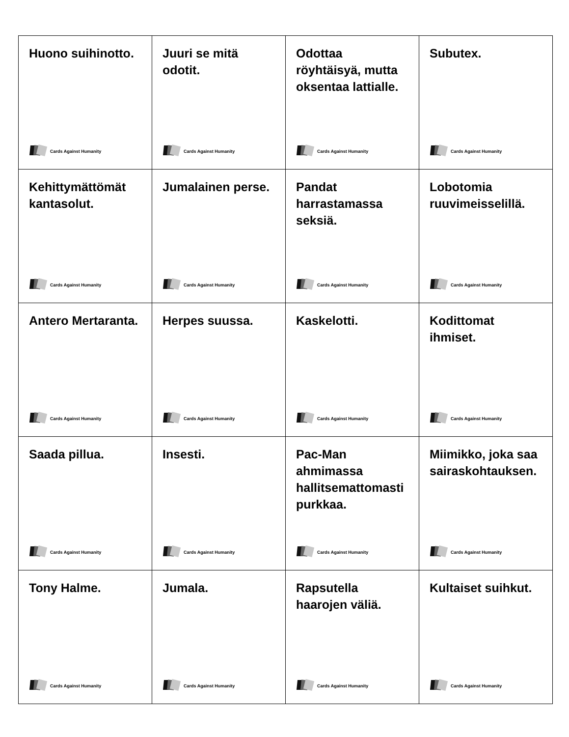| Huono suihinotto. Cards Against Humanity | Juuri se mitä odotit. Cards Against Humanity | Odottaa röyhtäisyä, mutta oksentaa lattialle. Cards Against Humanity | Subutex. Cards Against Humanity |
| Kehittymättömät kantasolut. Cards Against Humanity | Jumalainen perse. Cards Against Humanity | Pandat harrastamassa seksiä. Cards Against Humanity | Lobotomia ruuvimeisselillä. Cards Against Humanity |
| Antero Mertaranta. Cards Against Humanity | Herpes suussa. Cards Against Humanity | Kaskelotti. Cards Against Humanity | Kodittomat ihmiset. Cards Against Humanity |
| Saada pillua. Cards Against Humanity | Insesti. Cards Against Humanity | Pac-Man ahmimassa hallitsemattomasti purkkaa. Cards Against Humanity | Miimikko, joka saa sairaskohtauksen. Cards Against Humanity |
| Tony Halme. Cards Against Humanity | Jumala. Cards Against Humanity | Rapsutella haarojen väliä. Cards Against Humanity | Kultaiset suihkut. Cards Against Humanity |